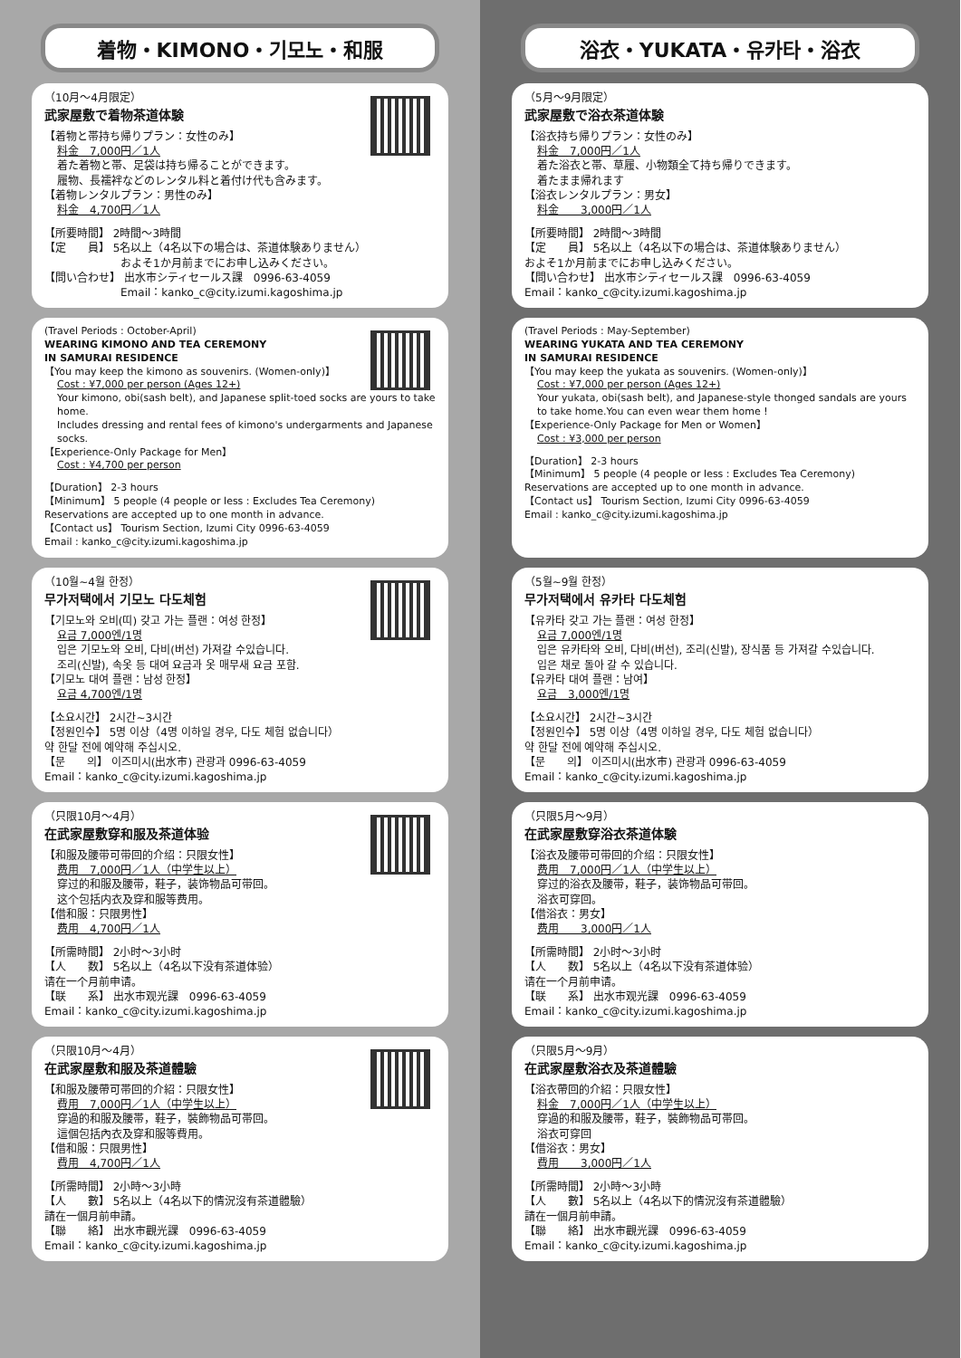着物・KIMONO・기모노・和服
（10月～4月限定）
武家屋敷で着物茶道体験
【着物と帯持ち帰りプラン：女性のみ】
料金　7,000円／1人
着た着物と帯、足袋は持ち帰ることができます。
履物、長襦袢などのレンタル料と着付け代も含みます。
【着物レンタルプラン：男性のみ】
料金　4,700円／1人
【所要時間】 2時間～3時間
【定　　員】 5名以上（4名以下の場合は、茶道体験ありません）
およそ1か月前までにお申し込みください。
【問い合わせ】 出水市シティセールス課　0996-63-4059
Email：kanko_c@city.izumi.kagoshima.jp
(Travel Periods : October-April)
WEARING KIMONO AND TEA CEREMONY
IN SAMURAI RESIDENCE
【You may keep the kimono as souvenirs. (Women-only)】
Cost : ¥7,000 per person (Ages 12+)
Your kimono, obi(sash belt), and Japanese split-toed socks are yours to take home.
Includes dressing and rental fees of kimono's undergarments and Japanese socks.
【Experience-Only Package for Men】
Cost : ¥4,700 per person
【Duration】 2-3 hours
【Minimum】 5 people (4 people or less : Excludes Tea Ceremony)
Reservations are accepted up to one month in advance.
【Contact us】 Tourism Section, Izumi City 0996-63-4059
Email : kanko_c@city.izumi.kagoshima.jp
（10월~4월 한정）
무가저택에서 기모노 다도체험
【기모노와 오비(띠) 갖고 가는 플랜：여성 한정】
요금 7,000엔/1명
입은 기모노와 오비, 다비(버선) 가져갈 수있습니다.
조리(신발), 속옷 등 대여 요금과 옷 매무새 요금 포함.
【기모노 대여 플랜：남성 한정】
요금 4,700엔/1명
【소요시간】 2시간~3시간
【정원인수】 5명 이상（4명 이하일 경우, 다도 체험 없습니다）
약 한달 전에 예약해 주십시오.
【문　　의】 이즈미시(出水市) 관광과 0996-63-4059
Email：kanko_c@city.izumi.kagoshima.jp
（只限10月～4月）
在武家屋敷穿和服及茶道体验
【和服及腰带可带回的介绍：只限女性】
费用　7,000円／1人（中学生以上）
穿过的和服及腰带，鞋子，装饰物品可带回。
这个包括内衣及穿和服等费用。
【借和服：只限男性】
费用　4,700円／1人
【所需時間】 2小时～3小时
【人　　数】 5名以上（4名以下没有茶道体验）
请在一个月前申请。
【联　　系】 出水市观光課　0996-63-4059
Email：kanko_c@city.izumi.kagoshima.jp
（只限10月～4月）
在武家屋敷和服及茶道體驗
【和服及腰帶可帯回的介紹：只限女性】
費用　7,000円／1人（中学生以上）
穿過的和服及腰帯，鞋子，裝飾物品可帯回。
這個包括內衣及穿和服等費用。
【借和服：只限男性】
費用　4,700円／1人
【所需時間】 2小時～3小時
【人　　數】 5名以上（4名以下的情況沒有茶道體驗）
請在一個月前申請。
【聯　　絡】 出水市觀光課　0996-63-4059
Email：kanko_c@city.izumi.kagoshima.jp
浴衣・YUKATA・유카타・浴衣
（5月～9月限定）
武家屋敷で浴衣茶道体験
【浴衣持ち帰りプラン：女性のみ】
料金　7,000円／1人
着た浴衣と帯、草履、小物類全て持ち帰りできます。
着たまま帰れます
【浴衣レンタルプラン：男女】
料金　　3,000円／1人
【所要時間】 2時間～3時間
【定　　員】 5名以上（4名以下の場合は、茶道体験ありません）
およそ1か月前までにお申し込みください。
【問い合わせ】 出水市シティセールス課　0996-63-4059
Email：kanko_c@city.izumi.kagoshima.jp
(Travel Periods : May-September)
WEARING YUKATA AND TEA CEREMONY
IN SAMURAI RESIDENCE
【You may keep the yukata as souvenirs. (Women-only)】
Cost : ¥7,000 per person (Ages 12+)
Your yukata, obi(sash belt), and Japanese-style thonged sandals are yours to take home.You can even wear them home !
【Experience-Only Package for Men or Women】
Cost : ¥3,000 per person
【Duration】 2-3 hours
【Minimum】 5 people (4 people or less : Excludes Tea Ceremony)
Reservations are accepted up to one month in advance.
【Contact us】 Tourism Section, Izumi City 0996-63-4059
Email : kanko_c@city.izumi.kagoshima.jp
（5월~9월 한정）
무가저택에서 유카타 다도체험
【유카타 갖고 가는 플랜：여성 한정】
요금 7,000엔/1명
입은 유카타와 오비, 다비(버선), 조리(신발), 장식품 등 가져갈 수있습니다.
입은 채로 돌아 갈 수 있습니다.
【유카타 대여 플랜：남여】
요금　3,000엔/1명
【소요시간】 2시간~3시간
【정원인수】 5명 이상（4명 이하일 경우, 다도 체험 없습니다）
약 한달 전에 예약해 주십시오.
【문　　의】 이즈미시(出水市) 관광과 0996-63-4059
Email：kanko_c@city.izumi.kagoshima.jp
（只限5月～9月）
在武家屋敷穿浴衣茶道体験
【浴衣及腰带可带回的介绍：只限女性】
费用　7,000円／1人（中学生以上）
穿过的浴衣及腰带，鞋子，装饰物品可带回。
浴衣可穿回。
【借浴衣：男女】
费用　　3,000円／1人
【所需時間】 2小时～3小时
【人　　数】 5名以上（4名以下没有茶道体验）
请在一个月前申请。
【联　　系】 出水市观光課　0996-63-4059
Email：kanko_c@city.izumi.kagoshima.jp
（只限5月～9月）
在武家屋敷浴衣及茶道體驗
【浴衣帶回的介紹：只限女性】
料金　7,000円／1人（中学生以上）
穿過的和服及腰帯，鞋子，裝飾物品可帯回。
浴衣可穿回
【借浴衣：男女】
費用　　3,000円／1人
【所需時間】 2小時～3小時
【人　　數】 5名以上（4名以下的情況沒有茶道體驗）
請在一個月前申請。
【聯　　絡】 出水市觀光課　0996-63-4059
Email：kanko_c@city.izumi.kagoshima.jp